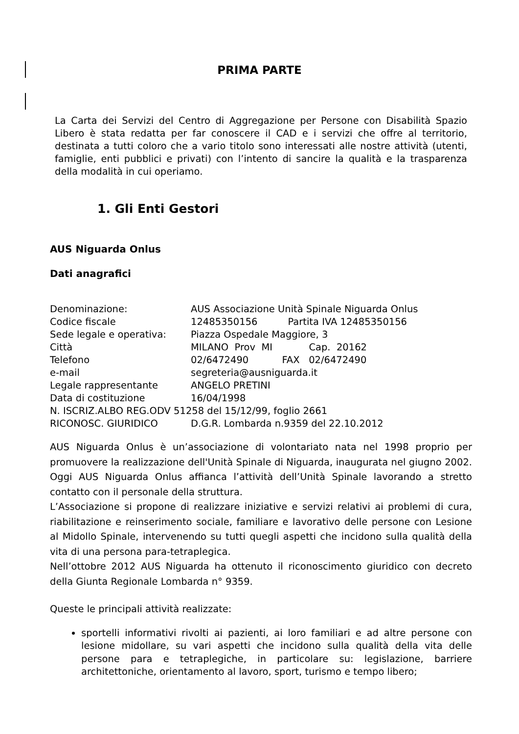PRIMA PARTE
La Carta dei Servizi del Centro di Aggregazione per Persone con Disabilità Spazio Libero è stata redatta per far conoscere il CAD e i servizi che offre al territorio, destinata a tutti coloro che a vario titolo sono interessati alle nostre attività (utenti, famiglie, enti pubblici e privati) con l’intento di sancire la qualità e la trasparenza della modalità in cui operiamo.
1. Gli Enti Gestori
AUS Niguarda Onlus
Dati anagrafici
Denominazione: AUS Associazione Unità Spinale Niguarda Onlus
Codice fiscale 12485350156 Partita IVA 12485350156
Sede legale e operativa: Piazza Ospedale Maggiore, 3
Città MILANO Prov MI Cap. 20162
Telefono 02/6472490 FAX 02/6472490
e-mail segreteria@ausniguarda.it
Legale rappresentante ANGELO PRETINI
Data di costituzione 16/04/1998
N. ISCRIZ.ALBO REG.ODV 51258 del 15/12/99, foglio 2661
RICONOSC. GIURIDICO D.G.R. Lombarda n.9359 del 22.10.2012
AUS Niguarda Onlus è un’associazione di volontariato nata nel 1998 proprio per promuovere la realizzazione dell'Unità Spinale di Niguarda, inaugurata nel giugno 2002. Oggi AUS Niguarda Onlus affianca l’attività dell’Unità Spinale lavorando a stretto contatto con il personale della struttura.
L’Associazione si propone di realizzare iniziative e servizi relativi ai problemi di cura, riabilitazione e reinserimento sociale, familiare e lavorativo delle persone con Lesione al Midollo Spinale, intervenendo su tutti quegli aspetti che incidono sulla qualità della vita di una persona para-tetraplegica.
Nell’ottobre 2012 AUS Niguarda ha ottenuto il riconoscimento giuridico con decreto della Giunta Regionale Lombarda n° 9359.
Queste le principali attività realizzate:
sportelli informativi rivolti ai pazienti, ai loro familiari e ad altre persone con lesione midollare, su vari aspetti che incidono sulla qualità della vita delle persone para e tetraplegiche, in particolare su: legislazione, barriere architettoniche, orientamento al lavoro, sport, turismo e tempo libero;